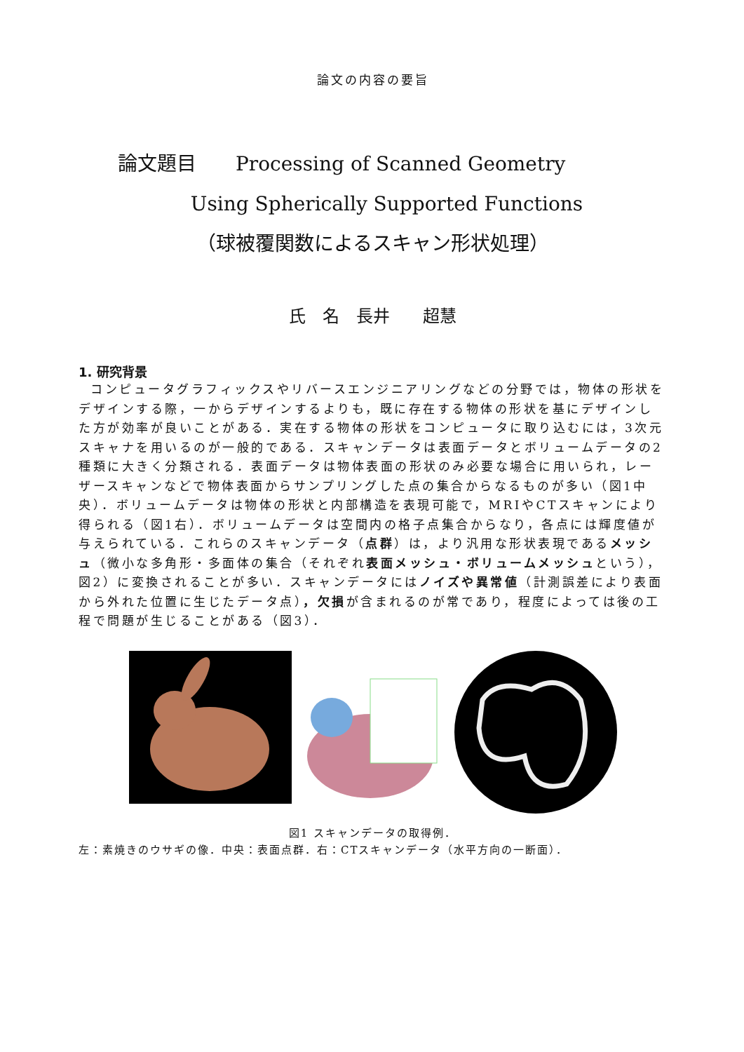論文の内容の要旨
論文題目　　Processing of Scanned Geometry
Using Spherically Supported Functions
（球被覆関数によるスキャン形状処理）
氏　名　長井 超慧
1. 研究背景
コンピュータグラフィックスやリバースエンジニアリングなどの分野では，物体の形状をデザインする際，一からデザインするよりも，既に存在する物体の形状を基にデザインした方が効率が良いことがある．実在する物体の形状をコンピュータに取り込むには，3次元スキャナを用いるのが一般的である．スキャンデータは表面データとボリュームデータの2種類に大きく分類される．表面データは物体表面の形状のみ必要な場合に用いられ，レーザースキャンなどで物体表面からサンプリングした点の集合からなるものが多い（図1中央）．ボリュームデータは物体の形状と内部構造を表現可能で，MRIやCTスキャンにより得られる（図1右）．ボリュームデータは空間内の格子点集合からなり，各点には輝度値が与えられている．これらのスキャンデータ（点群）は，より汎用な形状表現であるメッシュ（微小な多角形・多面体の集合（それぞれ表面メッシュ・ボリュームメッシュという），図2）に変換されることが多い．スキャンデータにはノイズや異常値（計測誤差により表面から外れた位置に生じたデータ点），欠損が含まれるのが常であり，程度によっては後の工程で問題が生じることがある（図3）．
図1 スキャンデータの取得例．
左：素焼きのウサギの像．中央：表面点群．右：CTスキャンデータ（水平方向の一断面）．